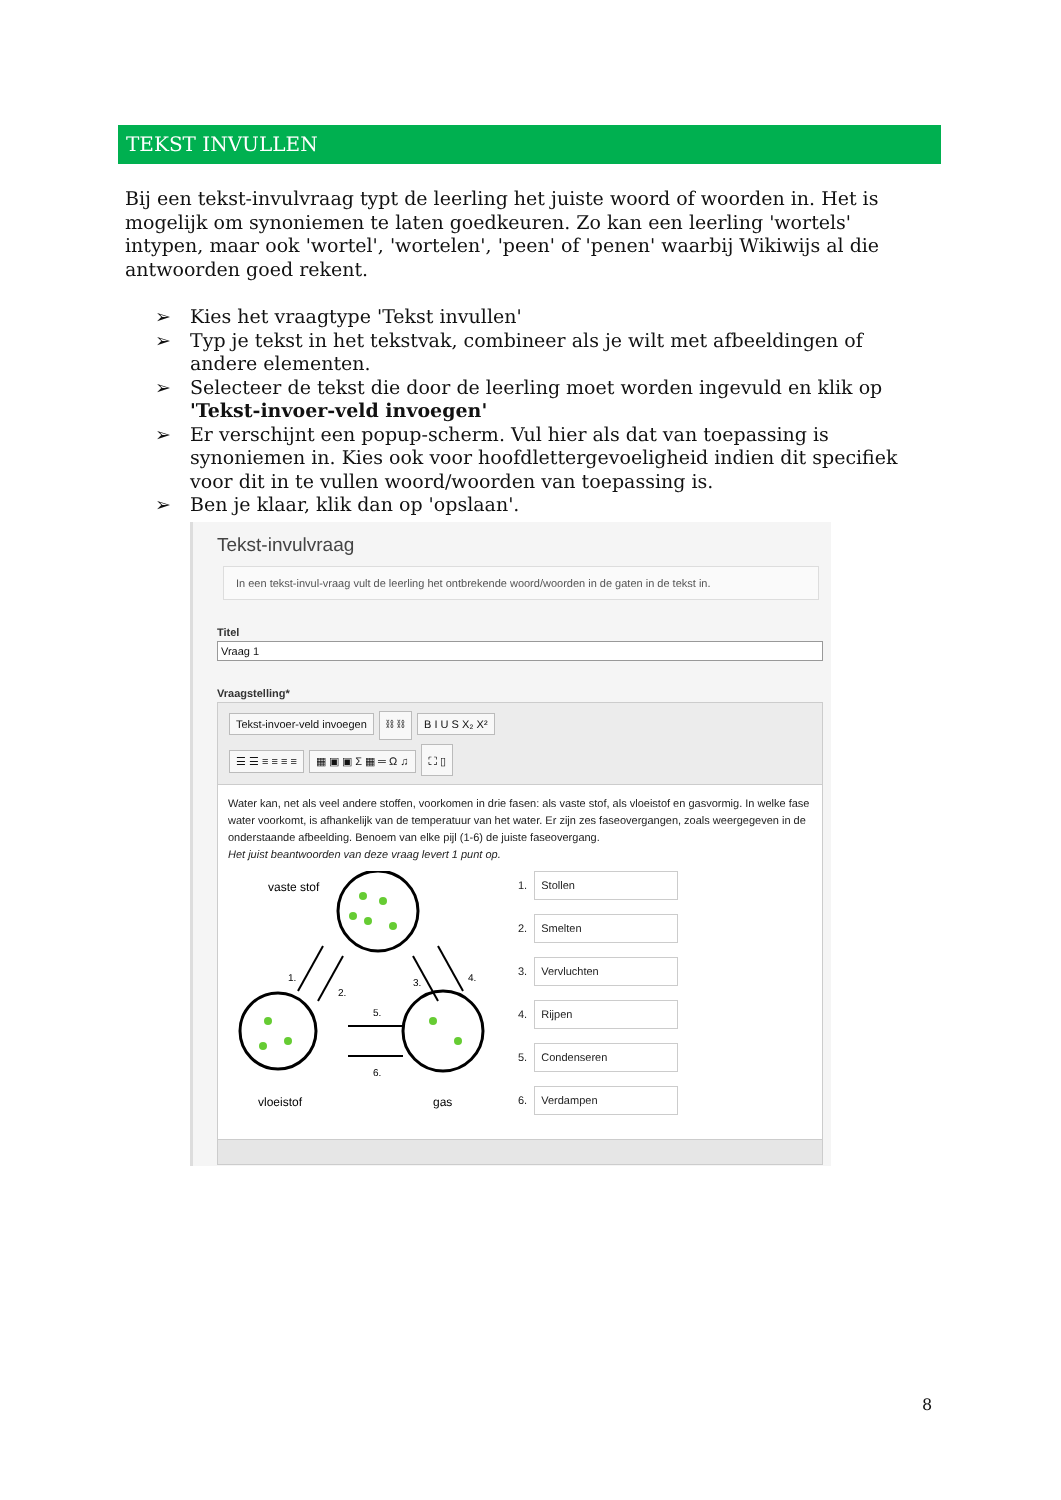TEKST INVULLEN
Bij een tekst-invulvraag typt de leerling het juiste woord of woorden in. Het is mogelijk om synoniemen te laten goedkeuren. Zo kan een leerling 'wortels' intypen, maar ook 'wortel', 'wortelen', 'peen' of 'penen' waarbij Wikiwijs al die antwoorden goed rekent.
➢ Kies het vraagtype 'Tekst invullen'
➢ Typ je tekst in het tekstvak, combineer als je wilt met afbeeldingen of andere elementen.
➢ Selecteer de tekst die door de leerling moet worden ingevuld en klik op 'Tekst-invoer-veld invoegen'
➢ Er verschijnt een popup-scherm. Vul hier als dat van toepassing is synoniemen in. Kies ook voor hoofdlettergevoeligheid indien dit specifiek voor dit in te vullen woord/woorden van toepassing is.
➢ Ben je klaar, klik dan op 'opslaan'.
Tekst-invulvraag
In een tekst-invul-vraag vult de leerling het ontbrekende woord/woorden in de gaten in de tekst in.
Titel
Vraag 1
Vraagstelling*
Tekst-invoer-veld invoegen ⛓ ⛓ B I U S X₂ X²
☰ ☰ ≡ ≡ ≡ ≡ ▦ ▣ ▣ Σ ▦ ═ Ω ♫ ⛶ ▯
Water kan, net als veel andere stoffen, voorkomen in drie fasen: als vaste stof, als vloeistof en gasvormig. In welke fase water voorkomt, is afhankelijk van de temperatuur van het water. Er zijn zes faseovergangen, zoals weergegeven in de onderstaande afbeelding. Benoem van elke pijl (1-6) de juiste faseovergang.
Het juist beantwoorden van deze vraag levert 1 punt op.
vaste stof
1.
2.
3.
4.
5.
6.
vloeistof
gas
1. Stollen
2. Smelten
3. Vervluchten
4. Rijpen
5. Condenseren
6. Verdampen
8